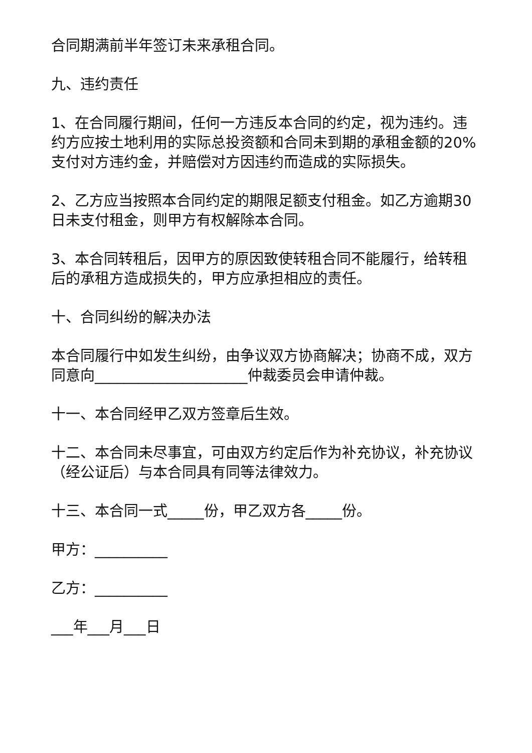合同期满前半年签订未来承租合同。
九、违约责任
1、在合同履行期间，任何一方违反本合同的约定，视为违约。违约方应按土地利用的实际总投资额和合同未到期的承租金额的20%支付对方违约金，并赔偿对方因违约而造成的实际损失。
2、乙方应当按照本合同约定的期限足额支付租金。如乙方逾期30日未支付租金，则甲方有权解除本合同。
3、本合同转租后，因甲方的原因致使转租合同不能履行，给转租后的承租方造成损失的，甲方应承担相应的责任。
十、合同纠纷的解决办法
本合同履行中如发生纠纷，由争议双方协商解决；协商不成，双方同意向_____________________仲裁委员会申请仲裁。
十一、本合同经甲乙双方签章后生效。
十二、本合同未尽事宜，可由双方约定后作为补充协议，补充协议（经公证后）与本合同具有同等法律效力。
十三、本合同一式_____份，甲乙双方各_____份。
甲方：__________
乙方：__________
___年___月___日